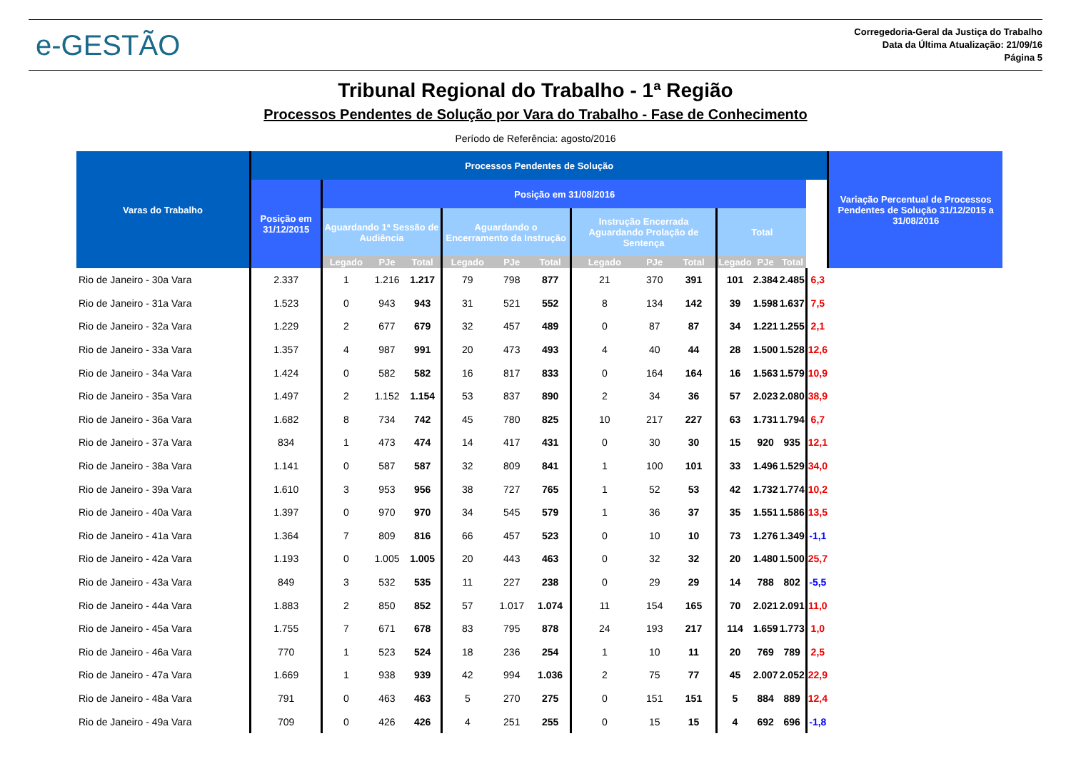e-GESTÃO
Corregedoria-Geral da Justiça do Trabalho
Data da Última Atualização: 21/09/16
Página 5
Tribunal Regional do Trabalho - 1ª Região
Processos Pendentes de Solução por Vara do Trabalho - Fase de Conhecimento
Período de Referência: agosto/2016
| Varas do Trabalho | Processos Pendentes de Solução | | | | | | | | | | | | | | Variação Percentual de Processos Pendentes de Solução 31/12/2015 a 31/08/2016 |
| --- | --- | --- | --- | --- | --- | --- | --- | --- | --- | --- | --- | --- | --- | --- | --- |
| | Posição em 31/12/2015 | Posição em 31/08/2016 | | | | | | | | | | | | | |
| | | Aguardando 1ª Sessão de Audiência | | | Aguardando o Encerramento da Instrução | | | Instrução Encerrada Aguardando Prolação de Sentença | | | Total | | | | |
| | | Legado | PJe | Total | Legado | PJe | Total | Legado | PJe | Total | Legado | PJe | Total | | |
| Rio de Janeiro - 30a Vara | 2.337 | 1 | 1.216 | 1.217 | 79 | 798 | 877 | 21 | 370 | 391 | 101 | 2.384 | 2.485 | 6,3 | |
| Rio de Janeiro - 31a Vara | 1.523 | 0 | 943 | 943 | 31 | 521 | 552 | 8 | 134 | 142 | 39 | 1.598 | 1.637 | 7,5 | |
| Rio de Janeiro - 32a Vara | 1.229 | 2 | 677 | 679 | 32 | 457 | 489 | 0 | 87 | 87 | 34 | 1.221 | 1.255 | 2,1 | |
| Rio de Janeiro - 33a Vara | 1.357 | 4 | 987 | 991 | 20 | 473 | 493 | 4 | 40 | 44 | 28 | 1.500 | 1.528 | 12,6 | |
| Rio de Janeiro - 34a Vara | 1.424 | 0 | 582 | 582 | 16 | 817 | 833 | 0 | 164 | 164 | 16 | 1.563 | 1.579 | 10,9 | |
| Rio de Janeiro - 35a Vara | 1.497 | 2 | 1.152 | 1.154 | 53 | 837 | 890 | 2 | 34 | 36 | 57 | 2.023 | 2.080 | 38,9 | |
| Rio de Janeiro - 36a Vara | 1.682 | 8 | 734 | 742 | 45 | 780 | 825 | 10 | 217 | 227 | 63 | 1.731 | 1.794 | 6,7 | |
| Rio de Janeiro - 37a Vara | 834 | 1 | 473 | 474 | 14 | 417 | 431 | 0 | 30 | 30 | 15 | 920 | 935 | 12,1 | |
| Rio de Janeiro - 38a Vara | 1.141 | 0 | 587 | 587 | 32 | 809 | 841 | 1 | 100 | 101 | 33 | 1.496 | 1.529 | 34,0 | |
| Rio de Janeiro - 39a Vara | 1.610 | 3 | 953 | 956 | 38 | 727 | 765 | 1 | 52 | 53 | 42 | 1.732 | 1.774 | 10,2 | |
| Rio de Janeiro - 40a Vara | 1.397 | 0 | 970 | 970 | 34 | 545 | 579 | 1 | 36 | 37 | 35 | 1.551 | 1.586 | 13,5 | |
| Rio de Janeiro - 41a Vara | 1.364 | 7 | 809 | 816 | 66 | 457 | 523 | 0 | 10 | 10 | 73 | 1.276 | 1.349 | -1,1 | |
| Rio de Janeiro - 42a Vara | 1.193 | 0 | 1.005 | 1.005 | 20 | 443 | 463 | 0 | 32 | 32 | 20 | 1.480 | 1.500 | 25,7 | |
| Rio de Janeiro - 43a Vara | 849 | 3 | 532 | 535 | 11 | 227 | 238 | 0 | 29 | 29 | 14 | 788 | 802 | -5,5 | |
| Rio de Janeiro - 44a Vara | 1.883 | 2 | 850 | 852 | 57 | 1.017 | 1.074 | 11 | 154 | 165 | 70 | 2.021 | 2.091 | 11,0 | |
| Rio de Janeiro - 45a Vara | 1.755 | 7 | 671 | 678 | 83 | 795 | 878 | 24 | 193 | 217 | 114 | 1.659 | 1.773 | 1,0 | |
| Rio de Janeiro - 46a Vara | 770 | 1 | 523 | 524 | 18 | 236 | 254 | 1 | 10 | 11 | 20 | 769 | 789 | 2,5 | |
| Rio de Janeiro - 47a Vara | 1.669 | 1 | 938 | 939 | 42 | 994 | 1.036 | 2 | 75 | 77 | 45 | 2.007 | 2.052 | 22,9 | |
| Rio de Janeiro - 48a Vara | 791 | 0 | 463 | 463 | 5 | 270 | 275 | 0 | 151 | 151 | 5 | 884 | 889 | 12,4 | |
| Rio de Janeiro - 49a Vara | 709 | 0 | 426 | 426 | 4 | 251 | 255 | 0 | 15 | 15 | 4 | 692 | 696 | -1,8 | |